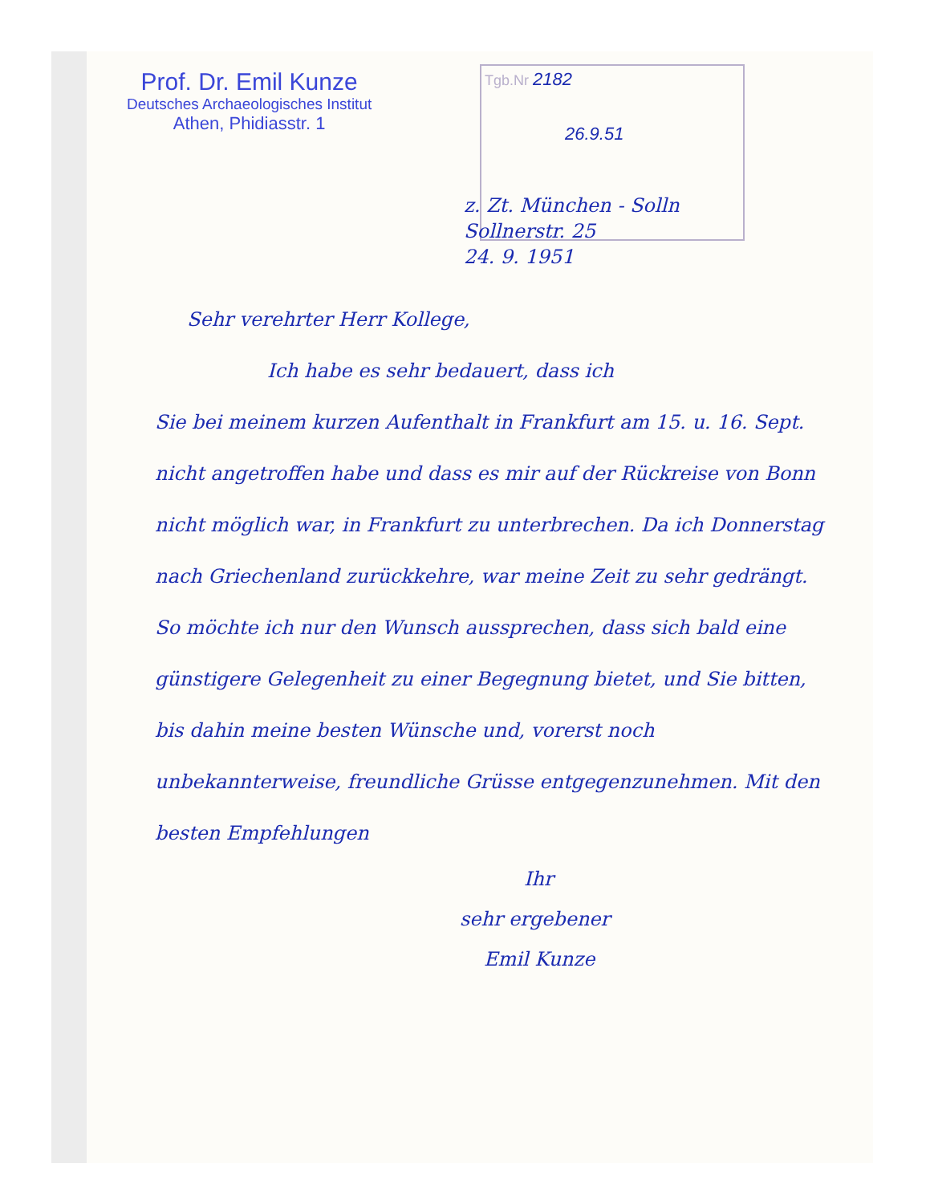Prof. Dr. Emil Kunze
Deutsches Archaeologisches Institut
Athen, Phidiasstr. 1
Tgb.Nr 2182
26.9.51
z. Zt. München - Solln
Sollnerstr. 25
24. 9. 1951
Sehr verehrter Herr Kollege,
Ich habe es sehr bedauert, dass ich
Sie bei meinem kurzen Aufenthalt in Frankfurt am 15. u. 16. Sept. nicht angetroffen habe und dass es mir auf der Rückreise von Bonn nicht möglich war, in Frankfurt zu unterbrechen. Da ich Donnerstag nach Griechenland zurückkehre, war meine Zeit zu sehr gedrängt. So möchte ich nur den Wunsch aussprechen, dass sich bald eine günstigere Gelegenheit zu einer Begegnung bietet, und Sie bitten, bis dahin meine besten Wünsche und, vorerst noch unbekannterweise, freundliche Grüsse entgegenzunehmen. Mit den besten Empfehlungen
Ihr
sehr ergebener
Emil Kunze